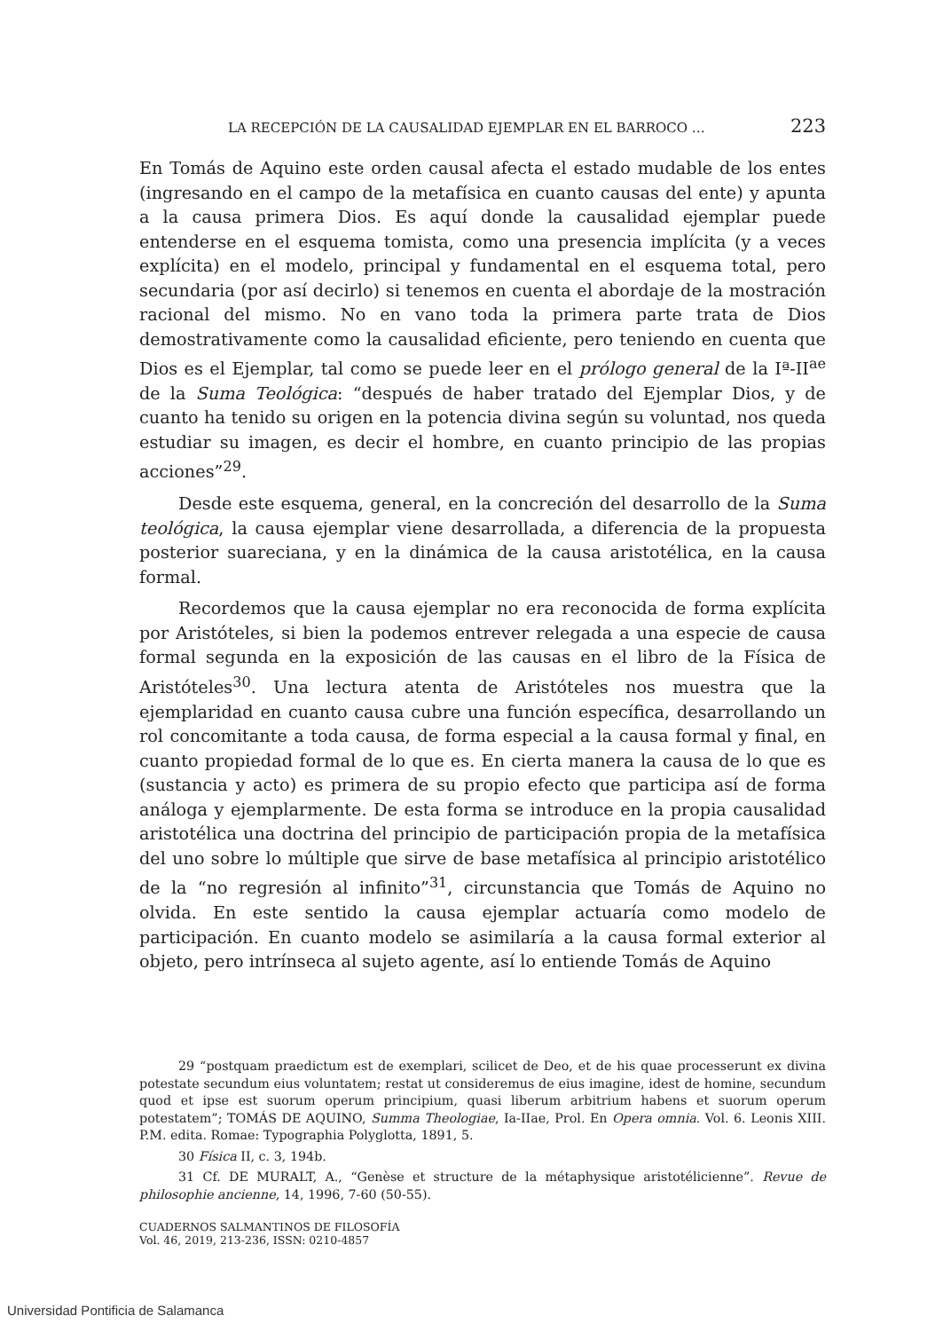LA RECEPCIÓN DE LA CAUSALIDAD EJEMPLAR EN EL BARROCO … 223
En Tomás de Aquino este orden causal afecta el estado mudable de los entes (ingresando en el campo de la metafísica en cuanto causas del ente) y apunta a la causa primera Dios. Es aquí donde la causalidad ejemplar puede entenderse en el esquema tomista, como una presencia implícita (y a veces explícita) en el modelo, principal y fundamental en el esquema total, pero secundaria (por así decirlo) si tenemos en cuenta el abordaje de la mostración racional del mismo. No en vano toda la primera parte trata de Dios demostrativamente como la causalidad eficiente, pero teniendo en cuenta que Dios es el Ejemplar, tal como se puede leer en el prólogo general de la Iª-II<sup>ae</sup> de la Suma Teológica: “después de haber tratado del Ejemplar Dios, y de cuanto ha tenido su origen en la potencia divina según su voluntad, nos queda estudiar su imagen, es decir el hombre, en cuanto principio de las propias acciones”<sup>29</sup>.
Desde este esquema, general, en la concreción del desarrollo de la Suma teológica, la causa ejemplar viene desarrollada, a diferencia de la propuesta posterior suareciana, y en la dinámica de la causa aristotélica, en la causa formal.
Recordemos que la causa ejemplar no era reconocida de forma explícita por Aristóteles, si bien la podemos entrever relegada a una especie de causa formal segunda en la exposición de las causas en el libro de la Física de Aristóteles<sup>30</sup>. Una lectura atenta de Aristóteles nos muestra que la ejemplaridad en cuanto causa cubre una función específica, desarrollando un rol concomitante a toda causa, de forma especial a la causa formal y final, en cuanto propiedad formal de lo que es. En cierta manera la causa de lo que es (sustancia y acto) es primera de su propio efecto que participa así de forma análoga y ejemplarmente. De esta forma se introduce en la propia causalidad aristotélica una doctrina del principio de participación propia de la metafísica del uno sobre lo múltiple que sirve de base metafísica al principio aristotélico de la “no regresión al infinito”<sup>31</sup>, circunstancia que Tomás de Aquino no olvida. En este sentido la causa ejemplar actuaría como modelo de participación. En cuanto modelo se asimilaría a la causa formal exterior al objeto, pero intrínseca al sujeto agente, así lo entiende Tomás de Aquino
29 “postquam praedictum est de exemplari, scilicet de Deo, et de his quae processerunt ex divina potestate secundum eius voluntatem; restat ut consideremus de eius imagine, idest de homine, secundum quod et ipse est suorum operum principium, quasi liberum arbitrium habens et suorum operum potestatem”; TOMÁS DE AQUINO, Summa Theologiae, Ia-IIae, Prol. En Opera omnia. Vol. 6. Leonis XIII. P.M. edita. Romae: Typographia Polyglotta, 1891, 5.
30 Física II, c. 3, 194b.
31 Cf. DE MURALT, A., “Genèse et structure de la métaphysique aristotélicienne”. Revue de philosophie ancienne, 14, 1996, 7-60 (50-55).
CUADERNOS SALMANTINOS DE FILOSOFÍA
Vol. 46, 2019, 213-236, ISSN: 0210-4857
Universidad Pontificia de Salamanca